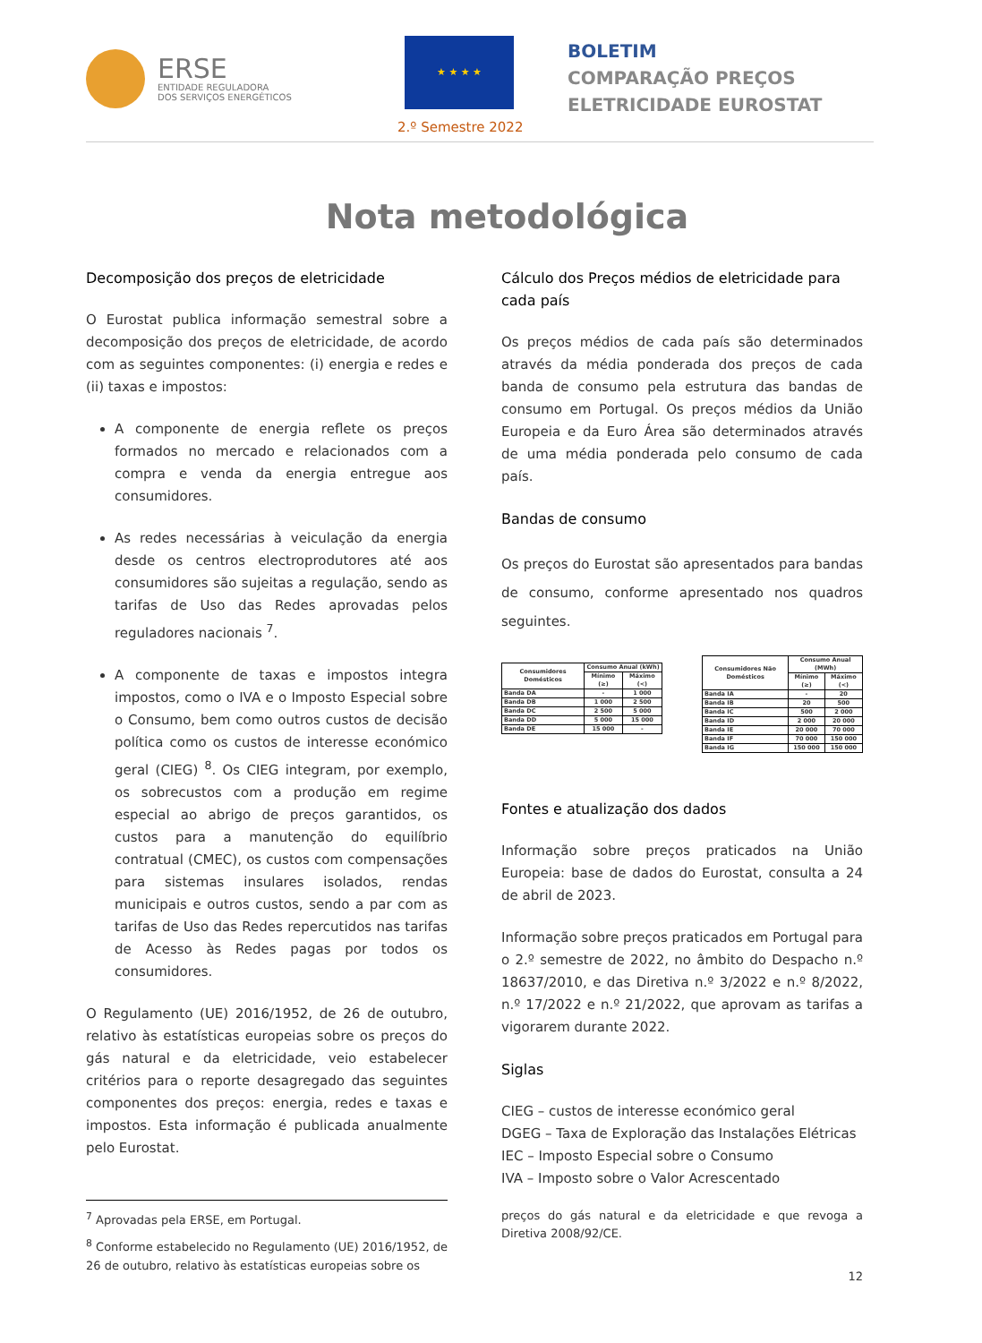ERSE
ENTIDADE REGULADORA
DOS SERVIÇOS ENERGÉTICOS
★ ★ ★ ★
2.º Semestre 2022
BOLETIM
COMPARAÇÃO PREÇOS
ELETRICIDADE EUROSTAT
Nota metodológica
Decomposição dos preços de eletricidade
O Eurostat publica informação semestral sobre a decomposição dos preços de eletricidade, de acordo com as seguintes componentes: (i) energia e redes e (ii) taxas e impostos:
A componente de energia reflete os preços formados no mercado e relacionados com a compra e venda da energia entregue aos consumidores.
As redes necessárias à veiculação da energia desde os centros electroprodutores até aos consumidores são sujeitas a regulação, sendo as tarifas de Uso das Redes aprovadas pelos reguladores nacionais <sup>7</sup>.
A componente de taxas e impostos integra impostos, como o IVA e o Imposto Especial sobre o Consumo, bem como outros custos de decisão política como os custos de interesse económico geral (CIEG) <sup>8</sup>. Os CIEG integram, por exemplo, os sobrecustos com a produção em regime especial ao abrigo de preços garantidos, os custos para a manutenção do equilíbrio contratual (CMEC), os custos com compensações para sistemas insulares isolados, rendas municipais e outros custos, sendo a par com as tarifas de Uso das Redes repercutidos nas tarifas de Acesso às Redes pagas por todos os consumidores.
O Regulamento (UE) 2016/1952, de 26 de outubro, relativo às estatísticas europeias sobre os preços do gás natural e da eletricidade, veio estabelecer critérios para o reporte desagregado das seguintes componentes dos preços: energia, redes e taxas e impostos. Esta informação é publicada anualmente pelo Eurostat.
Cálculo dos Preços médios de eletricidade para cada país
Os preços médios de cada país são determinados através da média ponderada dos preços de cada banda de consumo pela estrutura das bandas de consumo em Portugal. Os preços médios da União Europeia e da Euro Área são determinados através de uma média ponderada pelo consumo de cada país.
Bandas de consumo
Os preços do Eurostat são apresentados para bandas de consumo, conforme apresentado nos quadros seguintes.
| Consumidores Domésticos | Consumo Anual (kWh) | |
| --- | --- | --- |
| | Mínimo (≥) | Máximo (<) |
| Banda DA | - | 1 000 |
| Banda DB | 1 000 | 2 500 |
| Banda DC | 2 500 | 5 000 |
| Banda DD | 5 000 | 15 000 |
| Banda DE | 15 000 | - |
| Consumidores Não Domésticos | Consumo Anual (MWh) | |
| --- | --- | --- |
| | Mínimo (≥) | Máximo (<) |
| Banda IA | - | 20 |
| Banda IB | 20 | 500 |
| Banda IC | 500 | 2 000 |
| Banda ID | 2 000 | 20 000 |
| Banda IE | 20 000 | 70 000 |
| Banda IF | 70 000 | 150 000 |
| Banda IG | 150 000 | 150 000 |
Fontes e atualização dos dados
Informação sobre preços praticados na União Europeia: base de dados do Eurostat, consulta a 24 de abril de 2023.
Informação sobre preços praticados em Portugal para o 2.º semestre de 2022, no âmbito do Despacho n.º 18637/2010, e das Diretiva n.º 3/2022 e n.º 8/2022, n.º 17/2022 e n.º 21/2022, que aprovam as tarifas a vigorarem durante 2022.
Siglas
CIEG – custos de interesse económico geral
DGEG – Taxa de Exploração das Instalações Elétricas
IEC – Imposto Especial sobre o Consumo
IVA – Imposto sobre o Valor Acrescentado
<sup>7</sup> Aprovadas pela ERSE, em Portugal.
<sup>8</sup> Conforme estabelecido no Regulamento (UE) 2016/1952, de 26 de outubro, relativo às estatísticas europeias sobre os
preços do gás natural e da eletricidade e que revoga a Diretiva 2008/92/CE.
12